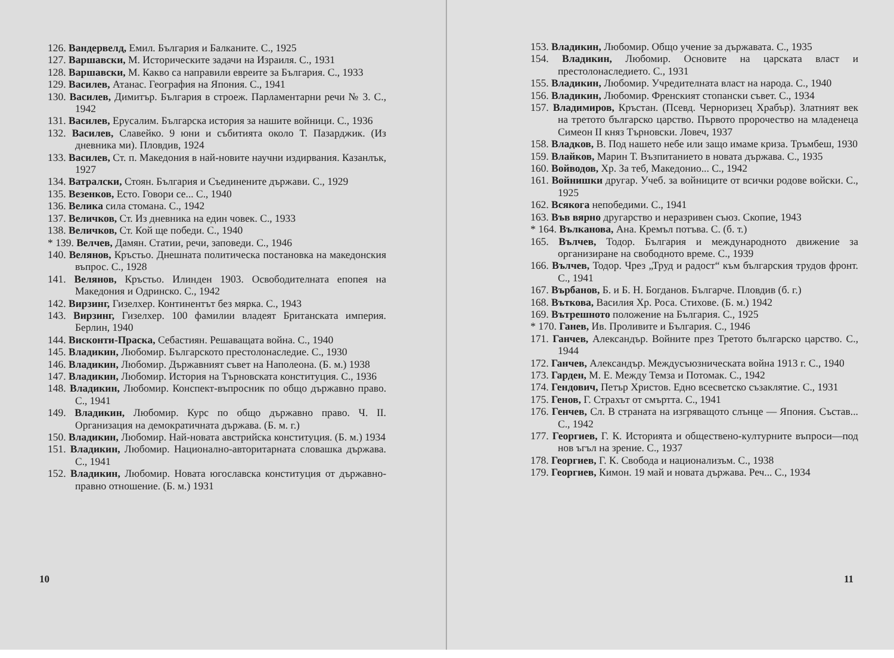126. Вандервелд, Емил. България и Балканите. С., 1925
127. Варшавски, М. Историческите задачи на Израиля. С., 1931
128. Варшавски, М. Какво са направили евреите за България. С., 1933
129. Василев, Атанас. География на Япония. С., 1941
130. Василев, Димитър. България в строеж. Парламентарни речи № 3. С., 1942
131. Василев, Ерусалим. Българска история за нашите войници. С., 1936
132. Василев, Славейко. 9 юни и събитията около Т. Пазарджик. (Из дневника ми). Пловдив, 1924
133. Василев, Ст. п. Македония в най-новите научни издирвания. Казанлък, 1927
134. Ватралски, Стоян. България и Съединените държави. С., 1929
135. Везенков, Есто. Говори се... С., 1940
136. Велика сила стомана. С., 1942
137. Величков, Ст. Из дневника на един човек. С., 1933
138. Величков, Ст. Кой ще победи. С., 1940
* 139. Велчев, Дамян. Статии, речи, заповеди. С., 1946
140. Велянов, Кръстьо. Днешната политическа постановка на македонския въпрос. С., 1928
141. Велянов, Кръстьо. Илинден 1903. Освободителната епопея на Македония и Одринско. С., 1942
142. Вирзинг, Гизелхер. Континентът без мярка. С., 1943
143. Вирзинг, Гизелхер. 100 фамилии владеят Британската империя. Берлин, 1940
144. Висконти-Праска, Себастиян. Решаващата война. С., 1940
145. Владикин, Любомир. Българското престолонаследие. С., 1930
146. Владикин, Любомир. Държавният съвет на Наполеона. (Б. м.) 1938
147. Владикин, Любомир. История на Търновската конституция. С., 1936
148. Владикин, Любомир. Конспект-въпросник по общо държавно право. С., 1941
149. Владикин, Любомир. Курс по общо държавно право. Ч. II. Организация на демократичната държава. (Б. м. г.)
150. Владикин, Любомир. Най-новата австрийска конституция. (Б. м.) 1934
151. Владикин, Любомир. Национално-авторитарната словашка държава. С., 1941
152. Владикин, Любомир. Новата югославска конституция от държавно-правно отношение. (Б. м.) 1931
10
153. Владикин, Любомир. Общо учение за държавата. С., 1935
154. Владикин, Любомир. Основите на царската власт и престолонаследието. С., 1931
155. Владикин, Любомир. Учредителната власт на народа. С., 1940
156. Владикин, Любомир. Френският стопански съвет. С., 1934
157. Владимиров, Кръстан. (Псевд. Черноризец Храбър). Златният век на третото българско царство. Първото пророчество на младенеца Симеон II княз Търновски. Ловеч, 1937
158. Владков, В. Под нашето небе или защо имаме криза. Тръмбеш, 1930
159. Влайков, Марин Т. Възпитанието в новата държава. С., 1935
160. Войводов, Хр. За теб, Македонио... С., 1942
161. Войнишки другар. Учеб. за войниците от всички родове войски. С., 1925
162. Всякога непобедими. С., 1941
163. Във вярно другарство и неразривен съюз. Скопие, 1943
* 164. Вълканова, Ана. Кремъл потъва. С. (б. т.)
165. Вълчев, Тодор. България и международното движение за организиране на свободното време. С., 1939
166. Вълчев, Тодор. Чрез „Труд и радост“ към българския трудов фронт. С., 1941
167. Върбанов, Б. и Б. Н. Богданов. Българче. Пловдив (б. г.)
168. Въткова, Василия Хр. Роса. Стихове. (Б. м.) 1942
169. Вътрешното положение на България. С., 1925
* 170. Ганев, Ив. Проливите и България. С., 1946
171. Ганчев, Александър. Войните през Третото българско царство. С., 1944
172. Ганчев, Александър. Междусъюзническата война 1913 г. С., 1940
173. Гарден, М. Е. Между Темза и Потомак. С., 1942
174. Гендович, Петър Христов. Едно всесветско съзаклятие. С., 1931
175. Генов, Г. Страхът от смъртта. С., 1941
176. Генчев, Сл. В страната на изгряващото слънце — Япония. Състав... С., 1942
177. Георгиев, Г. К. Историята и обществено-културните въпроси—под нов ъгъл на зрение. С., 1937
178. Георгиев, Г. К. Свобода и национализъм. С., 1938
179. Георгиев, Кимон. 19 май и новата държава. Реч... С., 1934
11